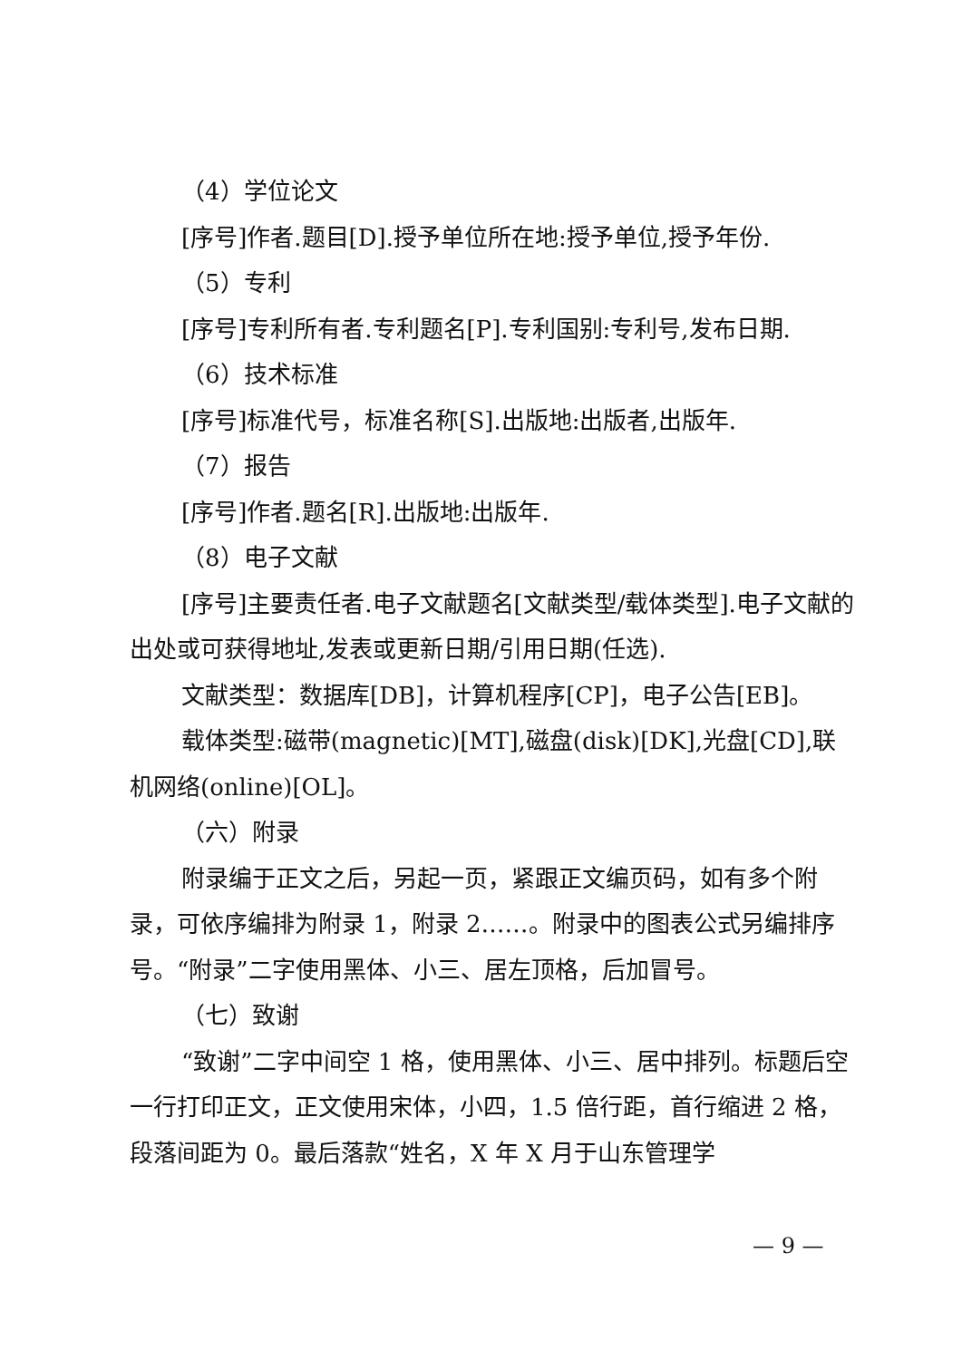（4）学位论文
[序号]作者.题目[D].授予单位所在地:授予单位,授予年份.
（5）专利
[序号]专利所有者.专利题名[P].专利国别:专利号,发布日期.
（6）技术标准
[序号]标准代号，标准名称[S].出版地:出版者,出版年.
（7）报告
[序号]作者.题名[R].出版地:出版年.
（8）电子文献
[序号]主要责任者.电子文献题名[文献类型/载体类型].电子文献的出处或可获得地址,发表或更新日期/引用日期(任选).
文献类型：数据库[DB]，计算机程序[CP]，电子公告[EB]。
载体类型:磁带(magnetic)[MT],磁盘(disk)[DK],光盘[CD],联机网络(online)[OL]。
（六）附录
附录编于正文之后，另起一页，紧跟正文编页码，如有多个附录，可依序编排为附录 1，附录 2……。附录中的图表公式另编排序号。“附录”二字使用黑体、小三、居左顶格，后加冒号。
（七）致谢
“致谢”二字中间空 1 格，使用黑体、小三、居中排列。标题后空一行打印正文，正文使用宋体，小四，1.5 倍行距，首行缩进 2 格，段落间距为 0。最后落款“姓名，X 年 X 月于山东管理学
— 9 —